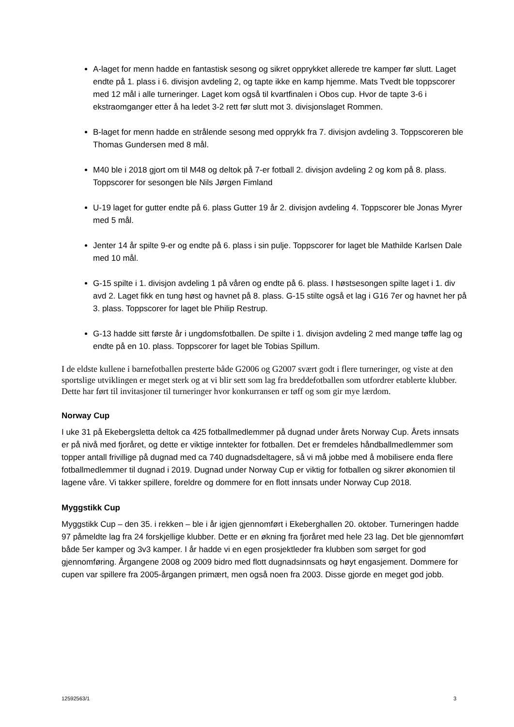A-laget for menn hadde en fantastisk sesong og sikret opprykket allerede tre kamper før slutt. Laget endte på 1. plass i 6. divisjon avdeling 2, og tapte ikke en kamp hjemme. Mats Tvedt ble toppscorer med 12 mål i alle turneringer. Laget kom også til kvartfinalen i Obos cup. Hvor de tapte 3-6 i ekstraomganger etter å ha ledet 3-2 rett før slutt mot 3. divisjonslaget Rommen.
B-laget for menn hadde en strålende sesong med opprykk fra 7. divisjon avdeling 3. Toppscoreren ble Thomas Gundersen med 8 mål.
M40 ble i 2018 gjort om til M48 og deltok på 7-er fotball 2. divisjon avdeling 2 og kom på 8. plass. Toppscorer for sesongen ble Nils Jørgen Fimland
U-19 laget for gutter endte på 6. plass Gutter 19 år 2. divisjon avdeling 4. Toppscorer ble Jonas Myrer med 5 mål.
Jenter 14 år spilte 9-er og endte på 6. plass i sin pulje. Toppscorer for laget ble Mathilde Karlsen Dale med 10 mål.
G-15 spilte i 1. divisjon avdeling 1 på våren og endte på 6. plass. I høstsesongen spilte laget i 1. div avd 2. Laget fikk en tung høst og havnet på 8. plass. G-15 stilte også et lag i G16 7er og havnet her på 3. plass. Toppscorer for laget ble Philip Restrup.
G-13 hadde sitt første år i ungdomsfotballen. De spilte i 1. divisjon avdeling 2 med mange tøffe lag og endte på en 10. plass. Toppscorer for laget ble Tobias Spillum.
I de eldste kullene i barnefotballen presterte både G2006 og G2007 svært godt i flere turneringer, og viste at den sportslige utviklingen er meget sterk og at vi blir sett som lag fra breddefotballen som utfordrer etablerte klubber. Dette har ført til invitasjoner til turneringer hvor konkurransen er tøff og som gir mye lærdom.
Norway Cup
I uke 31 på Ekebergsletta deltok ca 425 fotballmedlemmer på dugnad under årets Norway Cup. Årets innsats er på nivå med fjoråret, og dette er viktige inntekter for fotballen. Det er fremdeles håndballmedlemmer som topper antall frivillige på dugnad med ca 740 dugnadsdeltagere, så vi må jobbe med å mobilisere enda flere fotballmedlemmer til dugnad i 2019. Dugnad under Norway Cup er viktig for fotballen og sikrer økonomien til lagene våre. Vi takker spillere, foreldre og dommere for en flott innsats under Norway Cup 2018.
Myggstikk Cup
Myggstikk Cup – den 35. i rekken – ble i år igjen gjennomført i Ekeberghallen 20. oktober. Turneringen hadde 97 påmeldte lag fra 24 forskjellige klubber. Dette er en økning fra fjoråret med hele 23 lag. Det ble gjennomført både 5er kamper og 3v3 kamper. I år hadde vi en egen prosjektleder fra klubben som sørget for god gjennomføring. Årgangene 2008 og 2009 bidro med flott dugnadsinnsats og høyt engasjement. Dommere for cupen var spillere fra 2005-årgangen primært, men også noen fra 2003. Disse gjorde en meget god jobb.
12592563/1 3